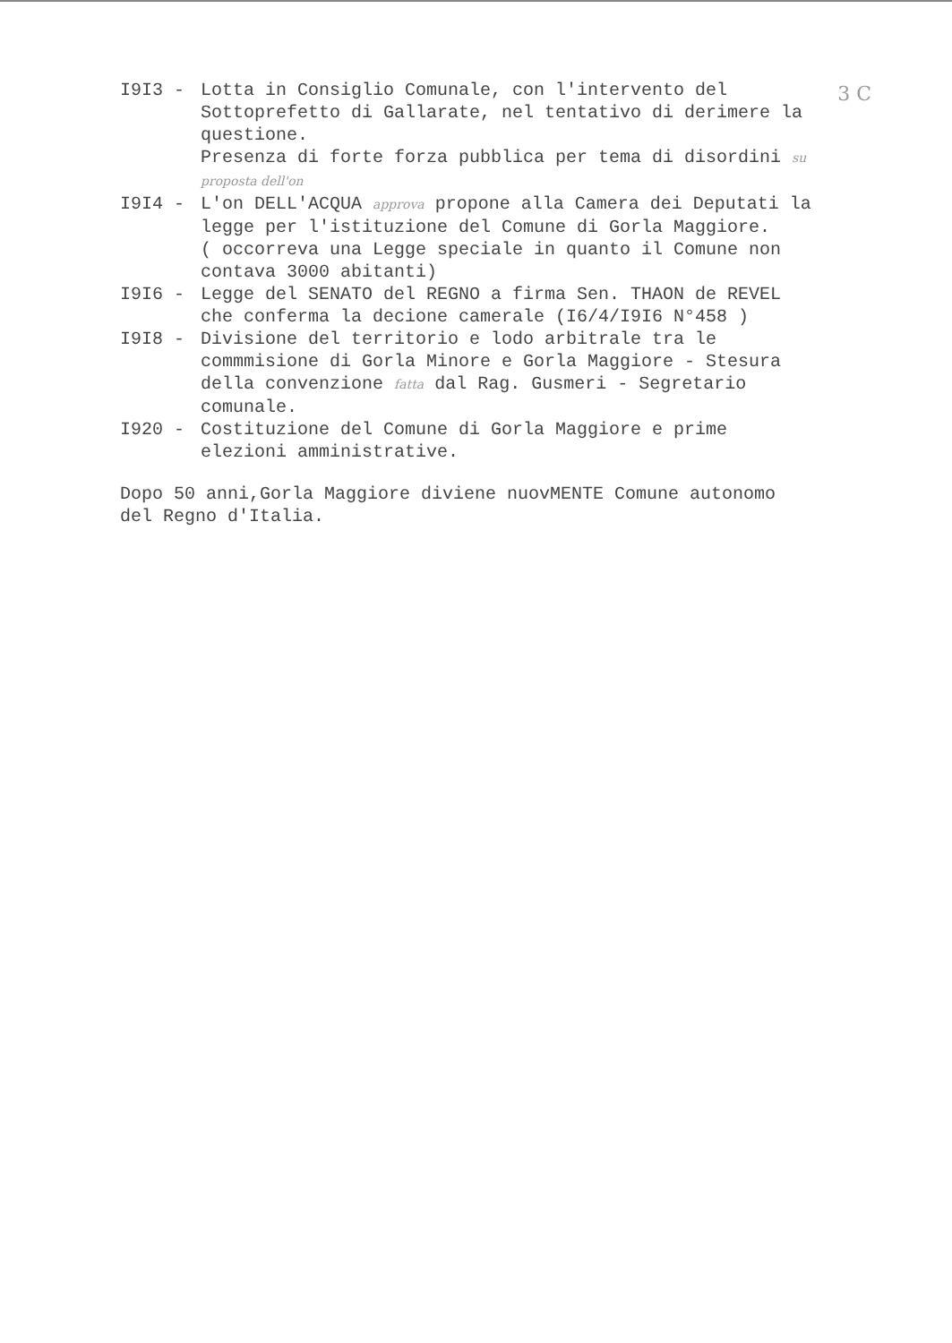3 C
I9I3 - Lotta in Consiglio Comunale, con l'intervento del Sottoprefetto di Gallarate, nel tentativo di derimere la questione.
Presenza di forte forza pubblica per tema di disordini su proposta dell'on
I9I4 - L'on DELL'ACQUA approva propone alla Camera dei Deputati la legge per l'istituzione del Comune di Gorla Maggiore.
( occorreva una Legge speciale in quanto il Comune non contava 3000 abitanti)
I9I6 - Legge del SENATO del REGNO a firma Sen. THAON de REVEL che conferma la decione camerale (I6/4/I9I6 N°458 )
I9I8 - Divisione del territorio e lodo arbitrale tra le commmisione di Gorla Minore e Gorla Maggiore - Stesura della convenzione fatta dal Rag. Gusmeri - Segretario comunale.
I920 - Costituzione del Comune di Gorla Maggiore e prime elezioni amministrative.
Dopo 50 anni,Gorla Maggiore diviene nuovMENTE Comune autonomo del Regno d'Italia.